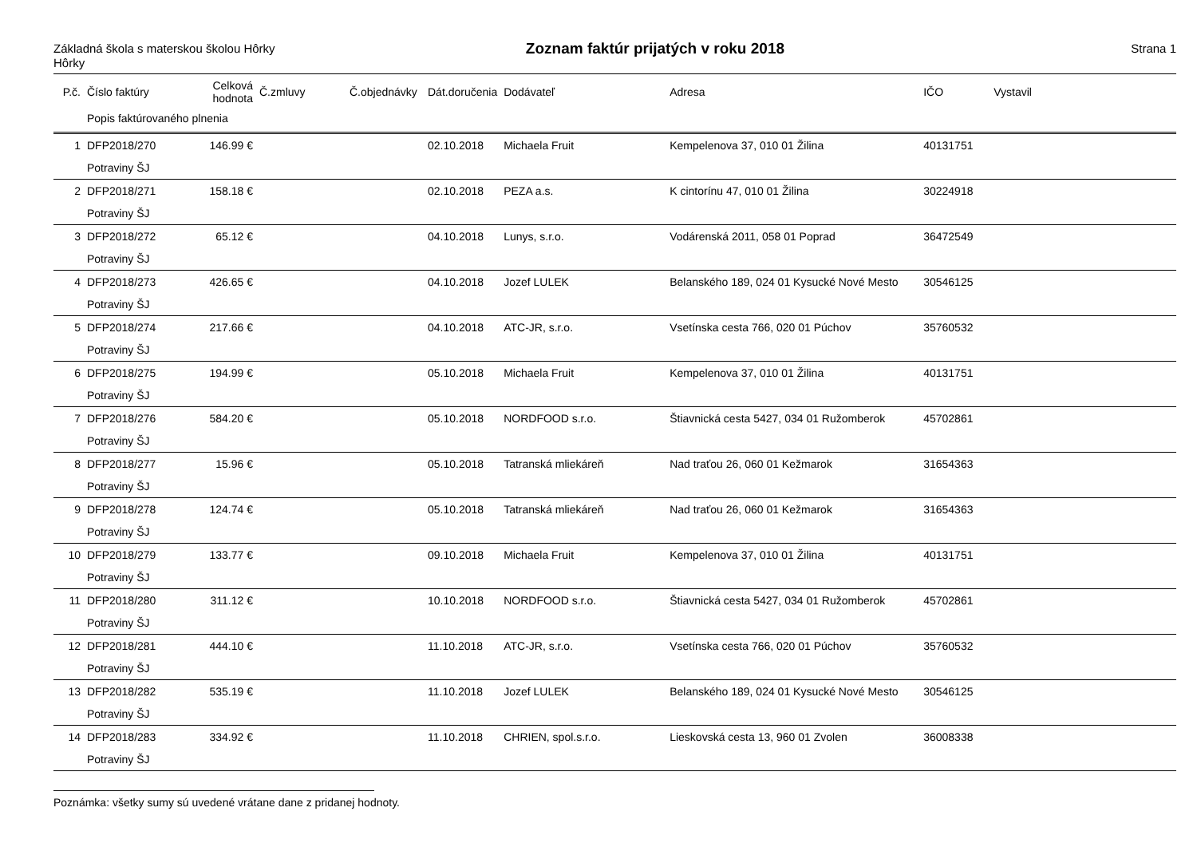Základná škola s materskou školou Hôrky
Hôrky
Zoznam faktúr prijatých v roku 2018
Strana 1
| P.č. | Číslo faktúry | Celková hodnota | Č.zmluvy | Č.objednávky | Dát.doručenia | Dodávateľ | Adresa | IČO | Vystavil |
| --- | --- | --- | --- | --- | --- | --- | --- | --- | --- |
| | Popis faktúrovaného plnenia | | | | | | | | |
| 1 | DFP2018/270 | 146.99 € | | | 02.10.2018 | Michaela Fruit | Kempelenova 37, 010 01 Žilina | 40131751 | |
| | Potraviny ŠJ | | | | | | | | |
| 2 | DFP2018/271 | 158.18 € | | | 02.10.2018 | PEZA a.s. | K cintorínu 47, 010 01 Žilina | 30224918 | |
| | Potraviny ŠJ | | | | | | | | |
| 3 | DFP2018/272 | 65.12 € | | | 04.10.2018 | Lunys, s.r.o. | Vodárenská 2011, 058 01 Poprad | 36472549 | |
| | Potraviny ŠJ | | | | | | | | |
| 4 | DFP2018/273 | 426.65 € | | | 04.10.2018 | Jozef LULEK | Belanského 189, 024 01 Kysucké Nové Mesto | 30546125 | |
| | Potraviny ŠJ | | | | | | | | |
| 5 | DFP2018/274 | 217.66 € | | | 04.10.2018 | ATC-JR, s.r.o. | Vsetínska cesta 766, 020 01 Púchov | 35760532 | |
| | Potraviny ŠJ | | | | | | | | |
| 6 | DFP2018/275 | 194.99 € | | | 05.10.2018 | Michaela Fruit | Kempelenova 37, 010 01 Žilina | 40131751 | |
| | Potraviny ŠJ | | | | | | | | |
| 7 | DFP2018/276 | 584.20 € | | | 05.10.2018 | NORDFOOD s.r.o. | Štiavnická cesta 5427, 034 01 Ružomberok | 45702861 | |
| | Potraviny ŠJ | | | | | | | | |
| 8 | DFP2018/277 | 15.96 € | | | 05.10.2018 | Tatranská mliekáreň | Nad traťou 26, 060 01 Kežmarok | 31654363 | |
| | Potraviny ŠJ | | | | | | | | |
| 9 | DFP2018/278 | 124.74 € | | | 05.10.2018 | Tatranská mliekáreň | Nad traťou 26, 060 01 Kežmarok | 31654363 | |
| | Potraviny ŠJ | | | | | | | | |
| 10 | DFP2018/279 | 133.77 € | | | 09.10.2018 | Michaela Fruit | Kempelenova 37, 010 01 Žilina | 40131751 | |
| | Potraviny ŠJ | | | | | | | | |
| 11 | DFP2018/280 | 311.12 € | | | 10.10.2018 | NORDFOOD s.r.o. | Štiavnická cesta 5427, 034 01 Ružomberok | 45702861 | |
| | Potraviny ŠJ | | | | | | | | |
| 12 | DFP2018/281 | 444.10 € | | | 11.10.2018 | ATC-JR, s.r.o. | Vsetínska cesta 766, 020 01 Púchov | 35760532 | |
| | Potraviny ŠJ | | | | | | | | |
| 13 | DFP2018/282 | 535.19 € | | | 11.10.2018 | Jozef LULEK | Belanského 189, 024 01 Kysucké Nové Mesto | 30546125 | |
| | Potraviny ŠJ | | | | | | | | |
| 14 | DFP2018/283 | 334.92 € | | | 11.10.2018 | CHRIEN, spol.s.r.o. | Lieskovská cesta 13, 960 01 Zvolen | 36008338 | |
| | Potraviny ŠJ | | | | | | | | |
Poznámka: všetky sumy sú uvedené vrátane dane z pridanej hodnoty.